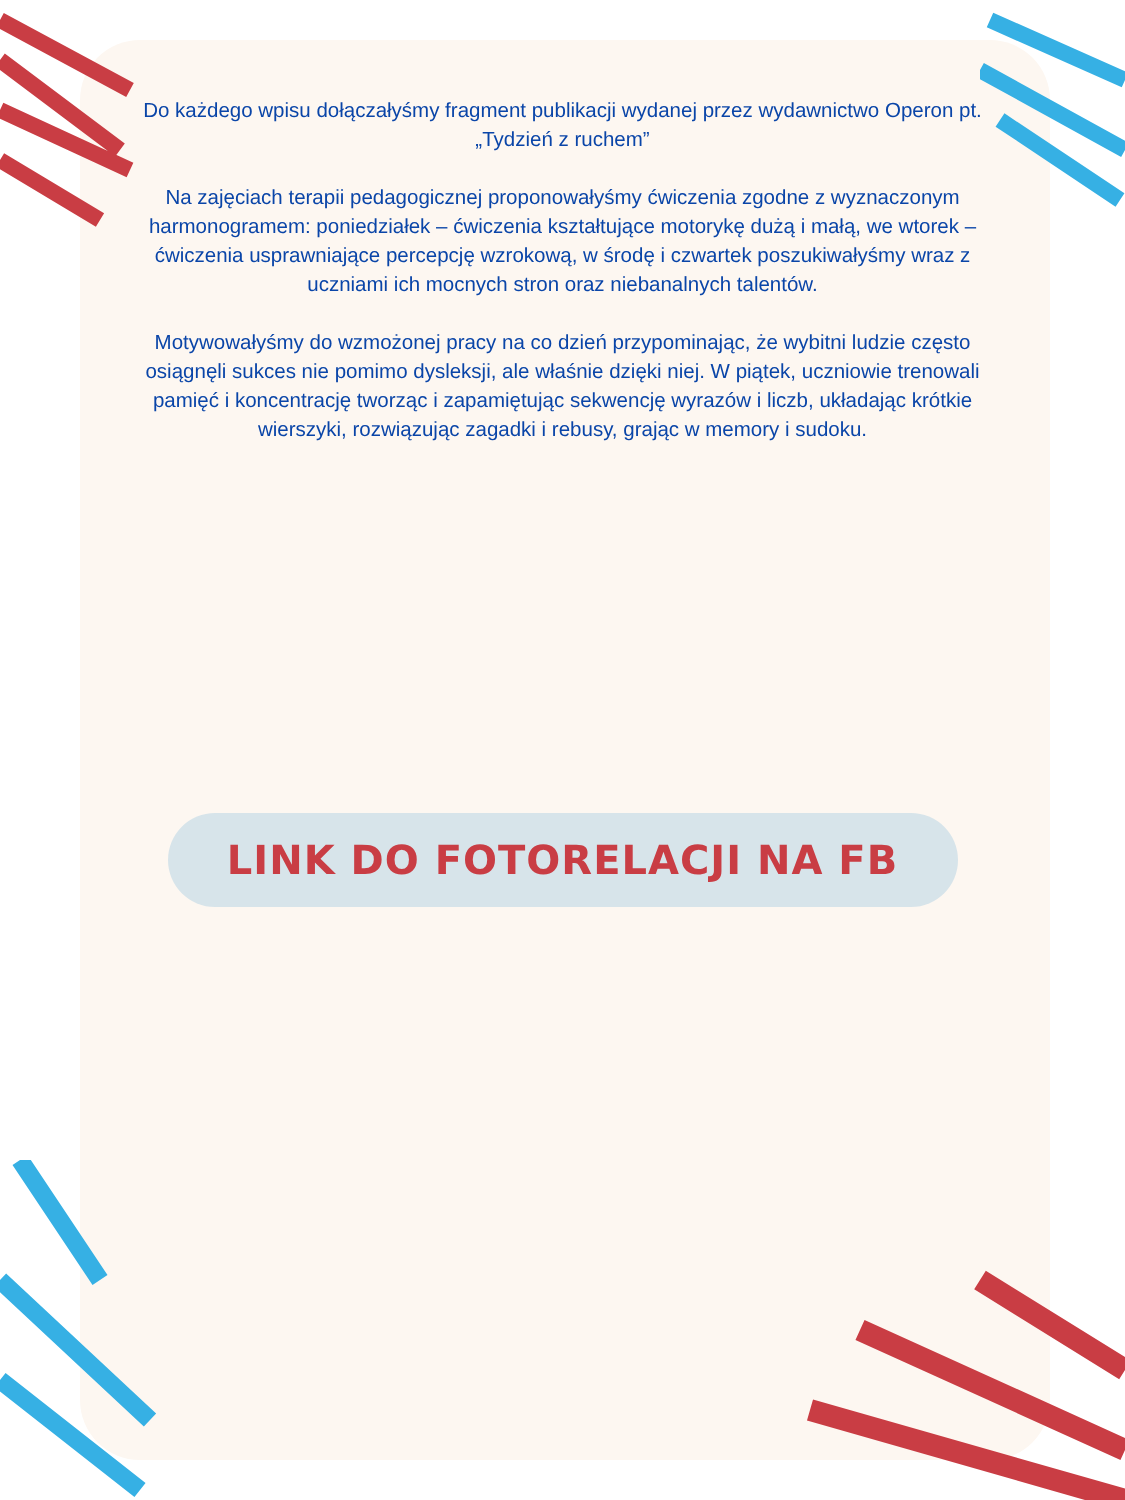Do każdego wpisu dołączałyśmy fragment publikacji wydanej przez wydawnictwo Operon pt. „Tydzień z ruchem”
Na zajęciach terapii pedagogicznej proponowałyśmy ćwiczenia zgodne z wyznaczonym harmonogramem: poniedziałek – ćwiczenia kształtujące motorykę dużą i małą, we wtorek – ćwiczenia usprawniające percepcję wzrokową, w środę i czwartek poszukiwałyśmy wraz z uczniami ich mocnych stron oraz niebanalnych talentów.
Motywowałyśmy do wzmożonej pracy na co dzień przypominając, że wybitni ludzie często osiągnęli sukces nie pomimo dysleksji, ale właśnie dzięki niej. W piątek, uczniowie trenowali pamięć i koncentrację tworząc i zapamiętując sekwencję wyrazów i liczb, układając krótkie wierszyki, rozwiązując zagadki i rebusy, grając w memory i sudoku.
LINK DO FOTORELACJI NA FB